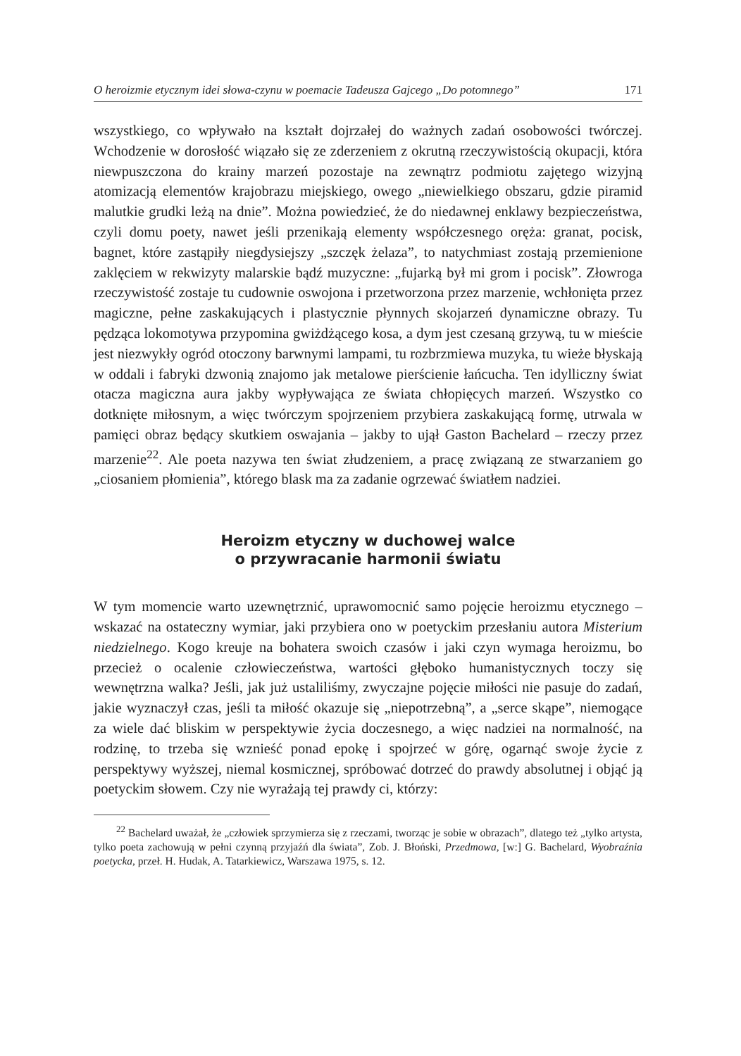O heroizmie etycznym idei słowa-czynu w poemacie Tadeusza Gajcego „Do potomnego” 171
wszystkiego, co wpływało na kształt dojrzałej do ważnych zadań osobowości twórczej. Wchodzenie w dorosłość wiązało się ze zderzeniem z okrutną rzeczywistością okupacji, która niewpuszczona do krainy marzeń pozostaje na zewnątrz podmiotu zajętego wizyjną atomizacją elementów krajobrazu miejskiego, owego „niewielkiego obszaru, gdzie piramid malutkie grudki leżą na dnie”. Można powiedzieć, że do niedawnej enklawy bezpieczeństwa, czyli domu poety, nawet jeśli przenikają elementy współczesnego oręża: granat, pocisk, bagnet, które zastąpiły niegdysiejszy „szczęk żelaza”, to natychmiast zostają przemienione zaklęciem w rekwizyty malarskie bądź muzyczne: „fujarką był mi grom i pocisk”. Złowroga rzeczywistość zostaje tu cudownie oswojona i przetworzona przez marzenie, wchłonięta przez magiczne, pełne zaskakujących i plastycznie płynnych skojarzeń dynamiczne obrazy. Tu pędząca lokomotywa przypomina gwiżdżącego kosa, a dym jest czesaną grzywą, tu w mieście jest niezwykły ogród otoczony barwnymi lampami, tu rozbrzmiewa muzyka, tu wieże błyskają w oddali i fabryki dzwonią znajomo jak metalowe pierścienie łańcucha. Ten idylliczny świat otacza magiczna aura jakby wypływająca ze świata chłopięcych marzeń. Wszystko co dotknięte miłosnym, a więc twórczym spojrzeniem przybiera zaskakującą formę, utrwala w pamięci obraz będący skutkiem oswajania – jakby to ujął Gaston Bachelard – rzeczy przez marzenie<sup>22</sup>. Ale poeta nazywa ten świat złudzeniem, a pracę związaną ze stwarzaniem go „ciosaniem płomienia”, którego blask ma za zadanie ogrzewać światłem nadziei.
Heroizm etyczny w duchowej walce
o przywracanie harmonii światu
W tym momencie warto uzewnętrznić, uprawomocnić samo pojęcie heroizmu etycznego – wskazać na ostateczny wymiar, jaki przybiera ono w poetyckim przesłaniu autora Misterium niedzielnego. Kogo kreuje na bohatera swoich czasów i jaki czyn wymaga heroizmu, bo przecież o ocalenie człowieczeństwa, wartości głęboko humanistycznych toczy się wewnętrzna walka? Jeśli, jak już ustaliliśmy, zwyczajne pojęcie miłości nie pasuje do zadań, jakie wyznaczył czas, jeśli ta miłość okazuje się „niepotrzebną”, a „serce skąpe”, niemogące za wiele dać bliskim w perspektywie życia doczesnego, a więc nadziei na normalność, na rodzinę, to trzeba się wznieść ponad epokę i spojrzeć w górę, ogarnąć swoje życie z perspektywy wyższej, niemal kosmicznej, spróbować dotrzeć do prawdy absolutnej i objąć ją poetyckim słowem. Czy nie wyrażają tej prawdy ci, którzy:
<sup>22</sup> Bachelard uważał, że „człowiek sprzymierza się z rzeczami, tworząc je sobie w obrazach”, dlatego też „tylko artysta, tylko poeta zachowują w pełni czynną przyjaźń dla świata”, Zob. J. Błoński, Przedmowa, [w:] G. Bachelard, Wyobraźnia poetycka, przeł. H. Hudak, A. Tatarkiewicz, Warszawa 1975, s. 12.